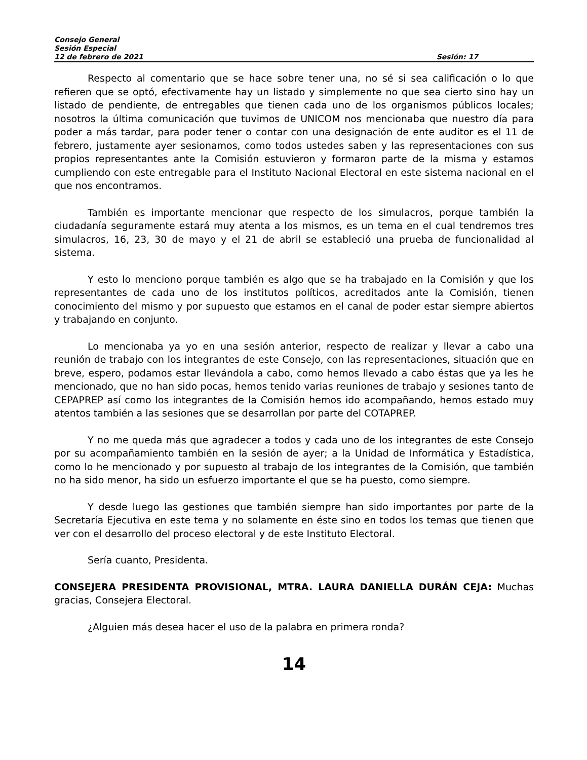Consejo General
Sesión Especial
12 de febrero de 2021 Sesión: 17
Respecto al comentario que se hace sobre tener una, no sé si sea calificación o lo que refieren que se optó, efectivamente hay un listado y simplemente no que sea cierto sino hay un listado de pendiente, de entregables que tienen cada uno de los organismos públicos locales; nosotros la última comunicación que tuvimos de UNICOM nos mencionaba que nuestro día para poder a más tardar, para poder tener o contar con una designación de ente auditor es el 11 de febrero, justamente ayer sesionamos, como todos ustedes saben y las representaciones con sus propios representantes ante la Comisión estuvieron y formaron parte de la misma y estamos cumpliendo con este entregable para el Instituto Nacional Electoral en este sistema nacional en el que nos encontramos.
También es importante mencionar que respecto de los simulacros, porque también la ciudadanía seguramente estará muy atenta a los mismos, es un tema en el cual tendremos tres simulacros, 16, 23, 30 de mayo y el 21 de abril se estableció una prueba de funcionalidad al sistema.
Y esto lo menciono porque también es algo que se ha trabajado en la Comisión y que los representantes de cada uno de los institutos políticos, acreditados ante la Comisión, tienen conocimiento del mismo y por supuesto que estamos en el canal de poder estar siempre abiertos y trabajando en conjunto.
Lo mencionaba ya yo en una sesión anterior, respecto de realizar y llevar a cabo una reunión de trabajo con los integrantes de este Consejo, con las representaciones, situación que en breve, espero, podamos estar llevándola a cabo, como hemos llevado a cabo éstas que ya les he mencionado, que no han sido pocas, hemos tenido varias reuniones de trabajo y sesiones tanto de CEPAPREP así como los integrantes de la Comisión hemos ido acompañando, hemos estado muy atentos también a las sesiones que se desarrollan por parte del COTAPREP.
Y no me queda más que agradecer a todos y cada uno de los integrantes de este Consejo por su acompañamiento también en la sesión de ayer; a la Unidad de Informática y Estadística, como lo he mencionado y por supuesto al trabajo de los integrantes de la Comisión, que también no ha sido menor, ha sido un esfuerzo importante el que se ha puesto, como siempre.
Y desde luego las gestiones que también siempre han sido importantes por parte de la Secretaría Ejecutiva en este tema y no solamente en éste sino en todos los temas que tienen que ver con el desarrollo del proceso electoral y de este Instituto Electoral.
Sería cuanto, Presidenta.
CONSEJERA PRESIDENTA PROVISIONAL, MTRA. LAURA DANIELLA DURÁN CEJA: Muchas gracias, Consejera Electoral.
¿Alguien más desea hacer el uso de la palabra en primera ronda?
14